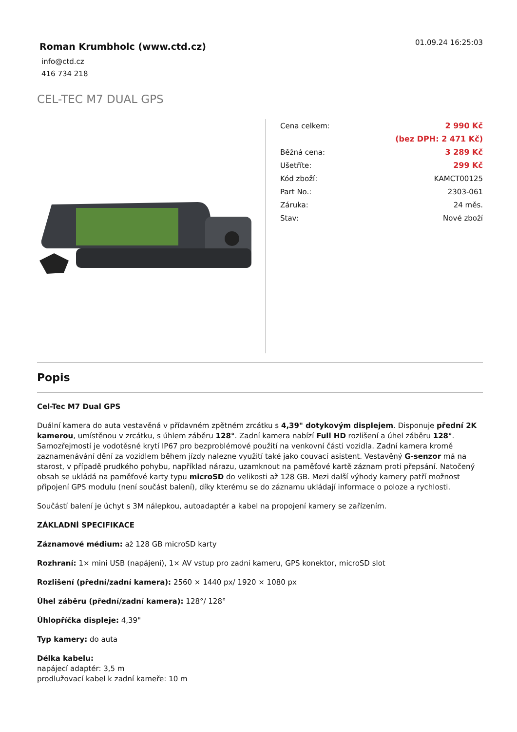Roman Krumbholc (www.ctd.cz)
info@ctd.cz
416 734 218
01.09.24 16:25:03
CEL-TEC M7 DUAL GPS
| Cena celkem: | 2 990 Kč |
| | (bez DPH: 2 471 Kč) |
| Běžná cena: | 3 289 Kč |
| Ušetříte: | 299 Kč |
| Kód zboží: | KAMCT00125 |
| Part No.: | 2303-061 |
| Záruka: | 24 měs. |
| Stav: | Nové zboží |
Popis
Cel-Tec M7 Dual GPS
Duální kamera do auta vestavěná v přídavném zpětném zrcátku s 4,39" dotykovým displejem. Disponuje přední 2K kamerou, umístěnou v zrcátku, s úhlem záběru 128°. Zadní kamera nabízí Full HD rozlišení a úhel záběru 128°. Samozřejmostí je vodotěsné krytí IP67 pro bezproblémové použití na venkovní části vozidla. Zadní kamera kromě zaznamenávání dění za vozidlem během jízdy nalezne využití také jako couvací asistent. Vestavěný G-senzor má na starost, v případě prudkého pohybu, například nárazu, uzamknout na paměťové kartě záznam proti přepsání. Natočený obsah se ukládá na paměťové karty typu microSD do velikosti až 128 GB. Mezi další výhody kamery patří možnost připojení GPS modulu (není součást balení), díky kterému se do záznamu ukládají informace o poloze a rychlosti.
Součástí balení je úchyt s 3M nálepkou, autoadaptér a kabel na propojení kamery se zařízením.
ZÁKLADNÍ SPECIFIKACE
Záznamové médium: až 128 GB microSD karty
Rozhraní: 1× mini USB (napájení), 1× AV vstup pro zadní kameru, GPS konektor, microSD slot
Rozlišení (přední/zadní kamera): 2560 × 1440 px/ 1920 × 1080 px
Úhel záběru (přední/zadní kamera): 128°/ 128°
Úhlopříčka displeje: 4,39"
Typ kamery: do auta
Délka kabelu:
napájecí adaptér: 3,5 m
prodlužovací kabel k zadní kameře: 10 m